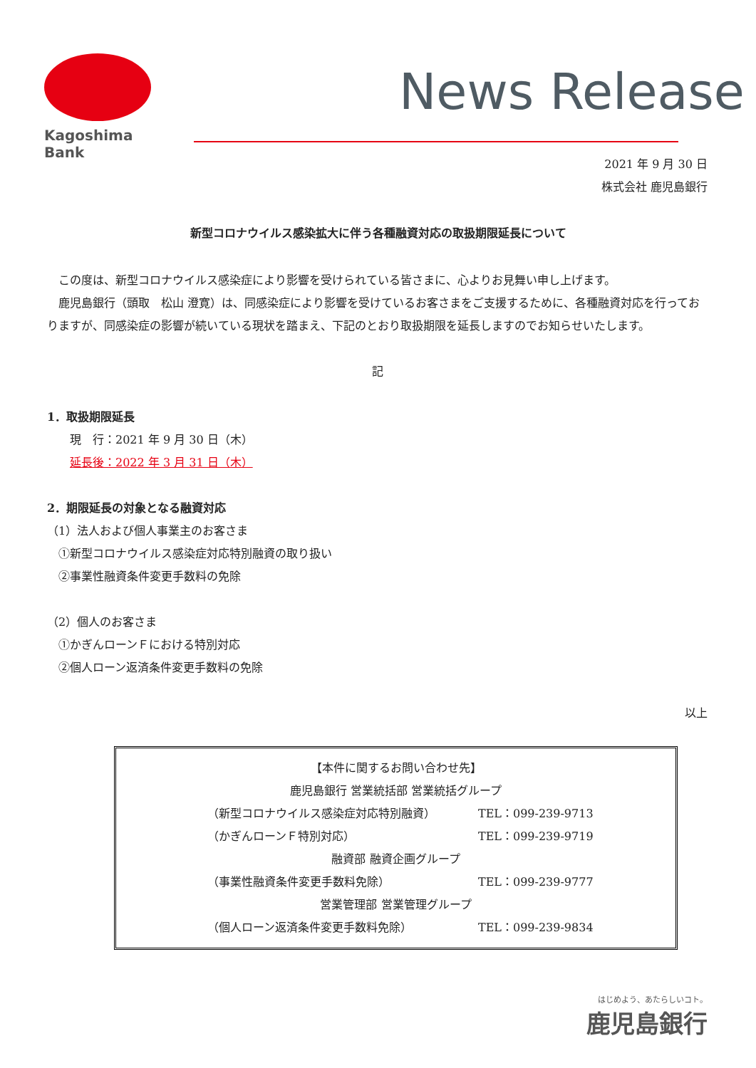Kagoshima Bank
News Release
2021 年 9 月 30 日
株式会社 鹿児島銀行
新型コロナウイルス感染拡大に伴う各種融資対応の取扱期限延長について
　この度は、新型コロナウイルス感染症により影響を受けられている皆さまに、心よりお見舞い申し上げます。
　鹿児島銀行（頭取　松山 澄寛）は、同感染症により影響を受けているお客さまをご支援するために、各種融資対応を行っておりますが、同感染症の影響が続いている現状を踏まえ、下記のとおり取扱期限を延長しますのでお知らせいたします。
記
1．取扱期限延長
　　現　行：2021 年 9 月 30 日（木）
　　延長後：2022 年 3 月 31 日（木）
2．期限延長の対象となる融資対応
（1）法人および個人事業主のお客さま
　①新型コロナウイルス感染症対応特別融資の取り扱い
　②事業性融資条件変更手数料の免除
（2）個人のお客さま
　①かぎんローンＦにおける特別対応
　②個人ローン返済条件変更手数料の免除
以上
【本件に関するお問い合わせ先】
鹿児島銀行 営業統括部 営業統括グループ
（新型コロナウイルス感染症対応特別融資） TEL：099-239-9713
（かぎんローンＦ特別対応） TEL：099-239-9719
融資部 融資企画グループ
（事業性融資条件変更手数料免除） TEL：099-239-9777
営業管理部 営業管理グループ
（個人ローン返済条件変更手数料免除） TEL：099-239-9834
はじめよう、あたらしいコト。
鹿児島銀行